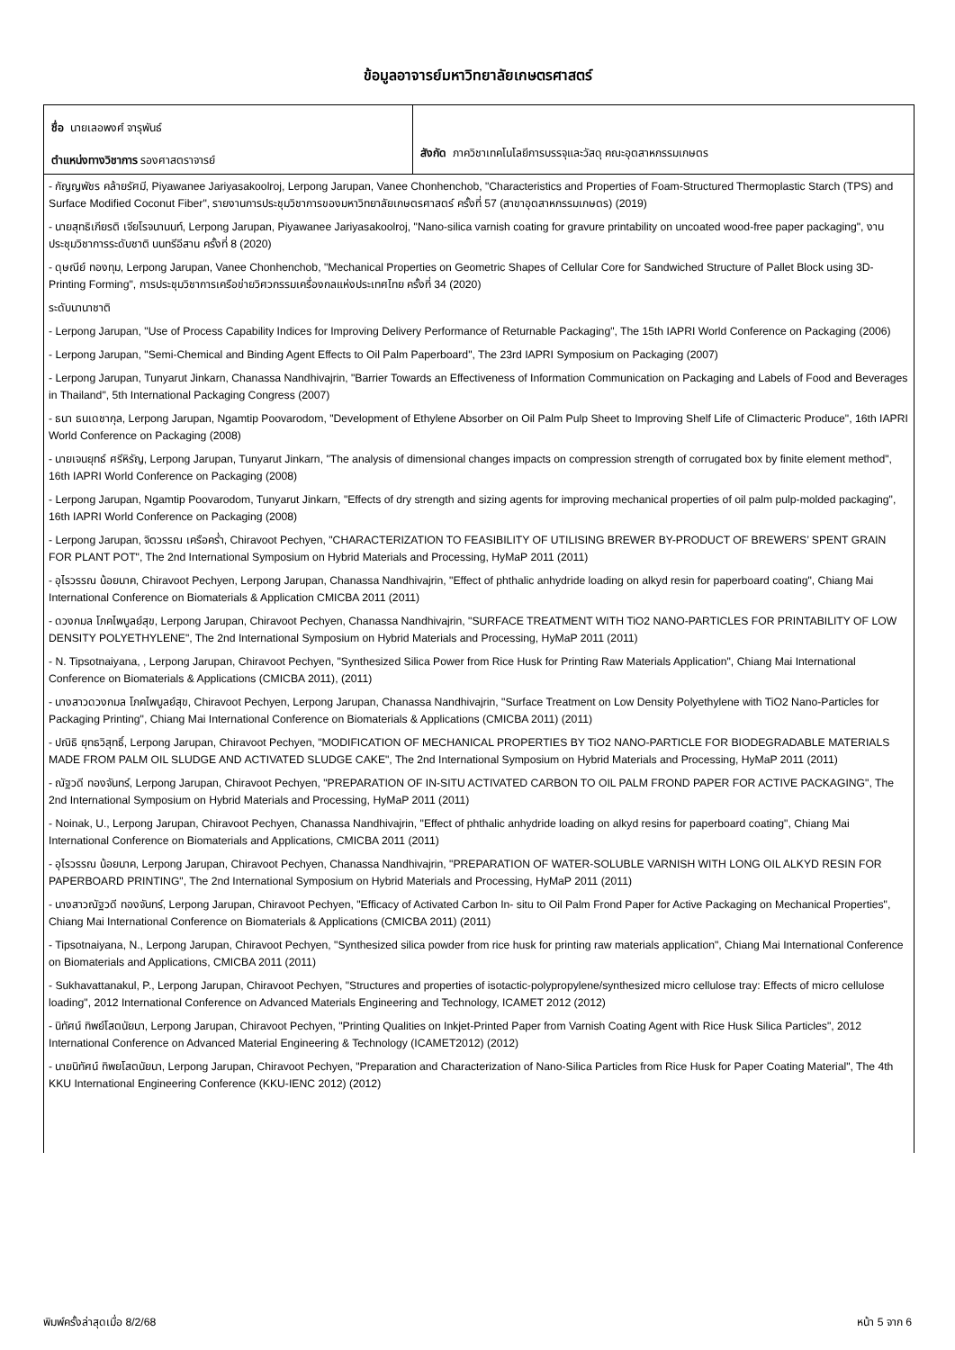ข้อมูลอาจารย์มหาวิทยาลัยเกษตรศาสตร์
ชื่อ นายเลอพงศ์ จารุพันธ์
ตำแหน่งทางวิชาการ รองศาสตราจารย์
สังกัด ภาควิชาเทคโนโลยีการบรรจุและวัสดุ คณะอุตสาหกรรมเกษตร
- กัญญพัชร คล้ายรัศมี, Piyawanee Jariyasakoolroj, Lerpong Jarupan, Vanee Chonhenchob, "Characteristics and Properties of Foam-Structured Thermoplastic Starch (TPS) and Surface Modified Coconut Fiber", รายงานการประชุมวิชาการของมหาวิทยาลัยเกษตรศาสตร์ ครั้งที่ 57 (สาขาอุตสาหกรรมเกษตร) (2019)
- นายสุทธิเกียรติ เจียโรจนานนท์, Lerpong Jarupan, Piyawanee Jariyasakoolroj, "Nano-silica varnish coating for gravure printability on uncoated wood-free paper packaging", งานประชุมวิชาการระดับชาติ นนทรีอีสาน ครั้งที่ 8 (2020)
- ดุษณีย์ ทองทุม, Lerpong Jarupan, Vanee Chonhenchob, "Mechanical Properties on Geometric Shapes of Cellular Core for Sandwiched Structure of Pallet Block using 3D-Printing Forming", การประชุมวิชาการเครือข่ายวิศวกรรมเครื่องกลแห่งประเทศไทย ครั้งที่ 34 (2020)
ระดับนานาชาติ
- Lerpong Jarupan, "Use of Process Capability Indices for Improving Delivery Performance of Returnable Packaging", The 15th IAPRI World Conference on Packaging (2006)
- Lerpong Jarupan, "Semi-Chemical and Binding Agent Effects to Oil Palm Paperboard", The 23rd IAPRI Symposium on Packaging (2007)
- Lerpong Jarupan, Tunyarut Jinkarn, Chanassa Nandhivajrin, "Barrier Towards an Effectiveness of Information Communication on Packaging and Labels of Food and Beverages in Thailand", 5th International Packaging Congress (2007)
- ธนา ธนเดชากุล, Lerpong Jarupan, Ngamtip Poovarodom, "Development of Ethylene Absorber on Oil Palm Pulp Sheet to Improving Shelf Life of Climacteric Produce", 16th IAPRI World Conference on Packaging (2008)
- นายเจนยุทธ์ ศรีหิรัญ, Lerpong Jarupan, Tunyarut Jinkarn, "The analysis of dimensional changes impacts on compression strength of corrugated box by finite element method", 16th IAPRI World Conference on Packaging (2008)
- Lerpong Jarupan, Ngamtip Poovarodom, Tunyarut Jinkarn, "Effects of dry strength and sizing agents for improving mechanical properties of oil palm pulp-molded packaging", 16th IAPRI World Conference on Packaging (2008)
- Lerpong Jarupan, จิตวรรณ เครือคร่ำ, Chiravoot Pechyen, "CHARACTERIZATION TO FEASIBILITY OF UTILISING BREWER BY-PRODUCT OF BREWERS’ SPENT GRAIN FOR PLANT POT", The 2nd International Symposium on Hybrid Materials and Processing, HyMaP 2011 (2011)
- อุไรวรรณ น้อยนาค, Chiravoot Pechyen, Lerpong Jarupan, Chanassa Nandhivajrin, "Effect of phthalic anhydride loading on alkyd resin for paperboard coating", Chiang Mai International Conference on Biomaterials & Application CMICBA 2011 (2011)
- ดวงกมล โภคไพบูลย์สุข, Lerpong Jarupan, Chiravoot Pechyen, Chanassa Nandhivajrin, "SURFACE TREATMENT WITH TiO2 NANO-PARTICLES FOR PRINTABILITY OF LOW DENSITY POLYETHYLENE", The 2nd International Symposium on Hybrid Materials and Processing, HyMaP 2011 (2011)
- N. Tipsotnaiyana, , Lerpong Jarupan, Chiravoot Pechyen, "Synthesized Silica Power from Rice Husk for Printing Raw Materials Application", Chiang Mai International Conference on Biomaterials & Applications (CMICBA 2011), (2011)
- นางสาวดวงกมล โภคไพบูลย์สุข, Chiravoot Pechyen, Lerpong Jarupan, Chanassa Nandhivajrin, "Surface Treatment on Low Density Polyethylene with TiO2 Nano-Particles for Packaging Printing", Chiang Mai International Conference on Biomaterials & Applications (CMICBA 2011) (2011)
- ปณิธิ ยุทธวิสุทธิ์, Lerpong Jarupan, Chiravoot Pechyen, "MODIFICATION OF MECHANICAL PROPERTIES BY TiO2 NANO-PARTICLE FOR BIODEGRADABLE MATERIALS MADE FROM PALM OIL SLUDGE AND ACTIVATED SLUDGE CAKE", The 2nd International Symposium on Hybrid Materials and Processing, HyMaP 2011 (2011)
- ณัฐวดี ทองจันทร์, Lerpong Jarupan, Chiravoot Pechyen, "PREPARATION OF IN-SITU ACTIVATED CARBON TO OIL PALM FROND PAPER FOR ACTIVE PACKAGING", The 2nd International Symposium on Hybrid Materials and Processing, HyMaP 2011 (2011)
- Noinak, U., Lerpong Jarupan, Chiravoot Pechyen, Chanassa Nandhivajrin, "Effect of phthalic anhydride loading on alkyd resins for paperboard coating", Chiang Mai International Conference on Biomaterials and Applications, CMICBA 2011 (2011)
- อุไรวรรณ น้อยนาค, Lerpong Jarupan, Chiravoot Pechyen, Chanassa Nandhivajrin, "PREPARATION OF WATER-SOLUBLE VARNISH WITH LONG OIL ALKYD RESIN FOR PAPERBOARD PRINTING", The 2nd International Symposium on Hybrid Materials and Processing, HyMaP 2011 (2011)
- นางสาวณัฐวดี ทองจันทร์, Lerpong Jarupan, Chiravoot Pechyen, "Efficacy of Activated Carbon In- situ to Oil Palm Frond Paper for Active Packaging on Mechanical Properties", Chiang Mai International Conference on Biomaterials & Applications (CMICBA 2011) (2011)
- Tipsotnaiyana, N., Lerpong Jarupan, Chiravoot Pechyen, "Synthesized silica powder from rice husk for printing raw materials application", Chiang Mai International Conference on Biomaterials and Applications, CMICBA 2011 (2011)
- Sukhavattanakul, P., Lerpong Jarupan, Chiravoot Pechyen, "Structures and properties of isotactic-polypropylene/synthesized micro cellulose tray: Effects of micro cellulose loading", 2012 International Conference on Advanced Materials Engineering and Technology, ICAMET 2012 (2012)
- นิทัศน์ ทิพย์โสตนัยนา, Lerpong Jarupan, Chiravoot Pechyen, "Printing Qualities on Inkjet-Printed Paper from Varnish Coating Agent with Rice Husk Silica Particles", 2012 International Conference on Advanced Material Engineering & Technology (ICAMET2012) (2012)
- นายนิทัศน์ ทิพยโสตนัยนา, Lerpong Jarupan, Chiravoot Pechyen, "Preparation and Characterization of Nano-Silica Particles from Rice Husk for Paper Coating Material", The 4th KKU International Engineering Conference (KKU-IENC 2012) (2012)
พิมพ์ครั้งล่าสุดเมื่อ 8/2/68 หน้า 5 จาก 6